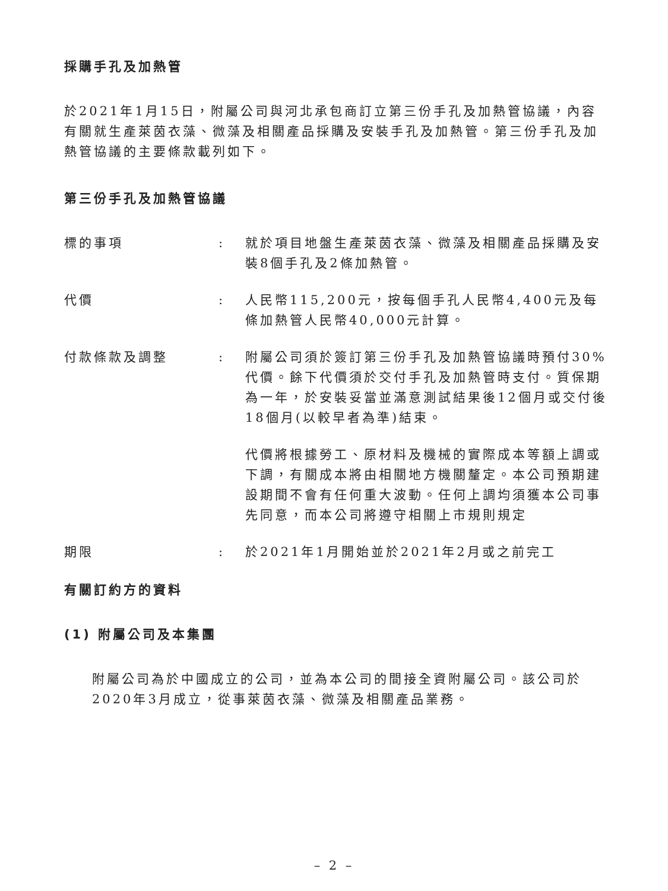採購手孔及加熱管
於2021年1月15日，附屬公司與河北承包商訂立第三份手孔及加熱管協議，內容有關就生產萊茵衣藻、微藻及相關產品採購及安裝手孔及加熱管。第三份手孔及加熱管協議的主要條款載列如下。
第三份手孔及加熱管協議
標的事項 : 就於項目地盤生產萊茵衣藻、微藻及相關產品採購及安裝8個手孔及2條加熱管。
代價 : 人民幣115,200元，按每個手孔人民幣4,400元及每條加熱管人民幣40,000元計算。
付款條款及調整 :
附屬公司須於簽訂第三份手孔及加熱管協議時預付30%代價。餘下代價須於交付手孔及加熱管時支付。質保期為一年，於安裝妥當並滿意測試結果後12個月或交付後18個月(以較早者為準)結束。
代價將根據勞工、原材料及機械的實際成本等額上調或下調，有關成本將由相關地方機關釐定。本公司預期建設期間不會有任何重大波動。任何上調均須獲本公司事先同意，而本公司將遵守相關上市規則規定
期限 : 於2021年1月開始並於2021年2月或之前完工
有關訂約方的資料
(1) 附屬公司及本集團
附屬公司為於中國成立的公司，並為本公司的間接全資附屬公司。該公司於2020年3月成立，從事萊茵衣藻、微藻及相關產品業務。
– 2 –